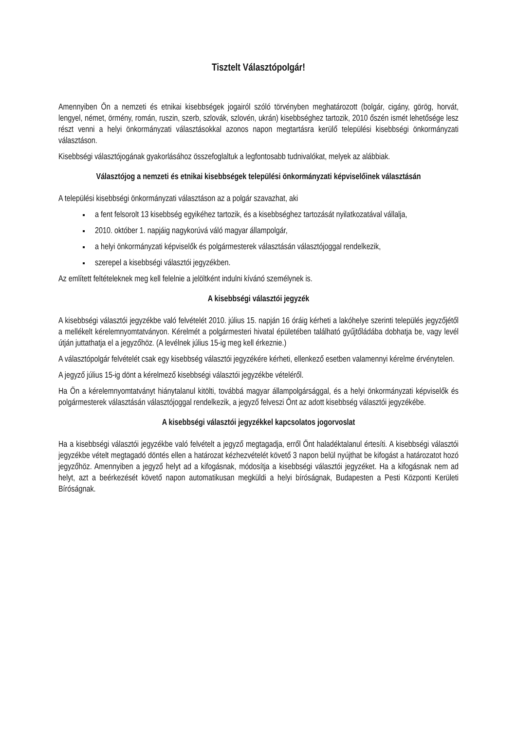Tisztelt Választópolgár!
Amennyiben Ön a nemzeti és etnikai kisebbségek jogairól szóló törvényben meghatározott (bolgár, cigány, görög, horvát, lengyel, német, örmény, román, ruszin, szerb, szlovák, szlovén, ukrán) kisebbséghez tartozik, 2010 őszén ismét lehetősége lesz részt venni a helyi önkormányzati választásokkal azonos napon megtartásra kerülő települési kisebbségi önkormányzati választáson.
Kisebbségi választójogának gyakorlásához összefoglaltuk a legfontosabb tudnivalókat, melyek az alábbiak.
Választójog a nemzeti és etnikai kisebbségek települési önkormányzati képviselőinek választásán
A települési kisebbségi önkormányzati választáson az a polgár szavazhat, aki
a fent felsorolt 13 kisebbség egyikéhez tartozik, és a kisebbséghez tartozását nyilatkozatával vállalja,
2010. október 1. napjáig nagykorúvá váló magyar állampolgár,
a helyi önkormányzati képviselők és polgármesterek választásán választójoggal rendelkezik,
szerepel a kisebbségi választói jegyzékben.
Az említett feltételeknek meg kell felelnie a jelöltként indulni kívánó személynek is.
A kisebbségi választói jegyzék
A kisebbségi választói jegyzékbe való felvételét 2010. július 15. napján 16 óráig kérheti a lakóhelye szerinti település jegyzőjétől a mellékelt kérelemnyomtatványon. Kérelmét a polgármesteri hivatal épületében található gyűjtőládába dobhatja be, vagy levél útján juttathatja el a jegyzőhöz. (A levélnek július 15-ig meg kell érkeznie.)
A választópolgár felvételét csak egy kisebbség választói jegyzékére kérheti, ellenkező esetben valamennyi kérelme érvénytelen.
A jegyző július 15-ig dönt a kérelmező kisebbségi választói jegyzékbe vételéről.
Ha Ön a kérelemnyomtatványt hiánytalanul kitölti, továbbá magyar állampolgársággal, és a helyi önkormányzati képviselők és polgármesterek választásán választójoggal rendelkezik, a jegyző felveszi Önt az adott kisebbség választói jegyzékébe.
A kisebbségi választói jegyzékkel kapcsolatos jogorvoslat
Ha a kisebbségi választói jegyzékbe való felvételt a jegyző megtagadja, erről Önt haladéktalanul értesíti. A kisebbségi választói jegyzékbe vételt megtagadó döntés ellen a határozat kézhezvételét követő 3 napon belül nyújthat be kifogást a határozatot hozó jegyzőhöz. Amennyiben a jegyző helyt ad a kifogásnak, módosítja a kisebbségi választói jegyzéket. Ha a kifogásnak nem ad helyt, azt a beérkezését követő napon automatikusan megküldi a helyi bíróságnak, Budapesten a Pesti Központi Kerületi Bíróságnak.